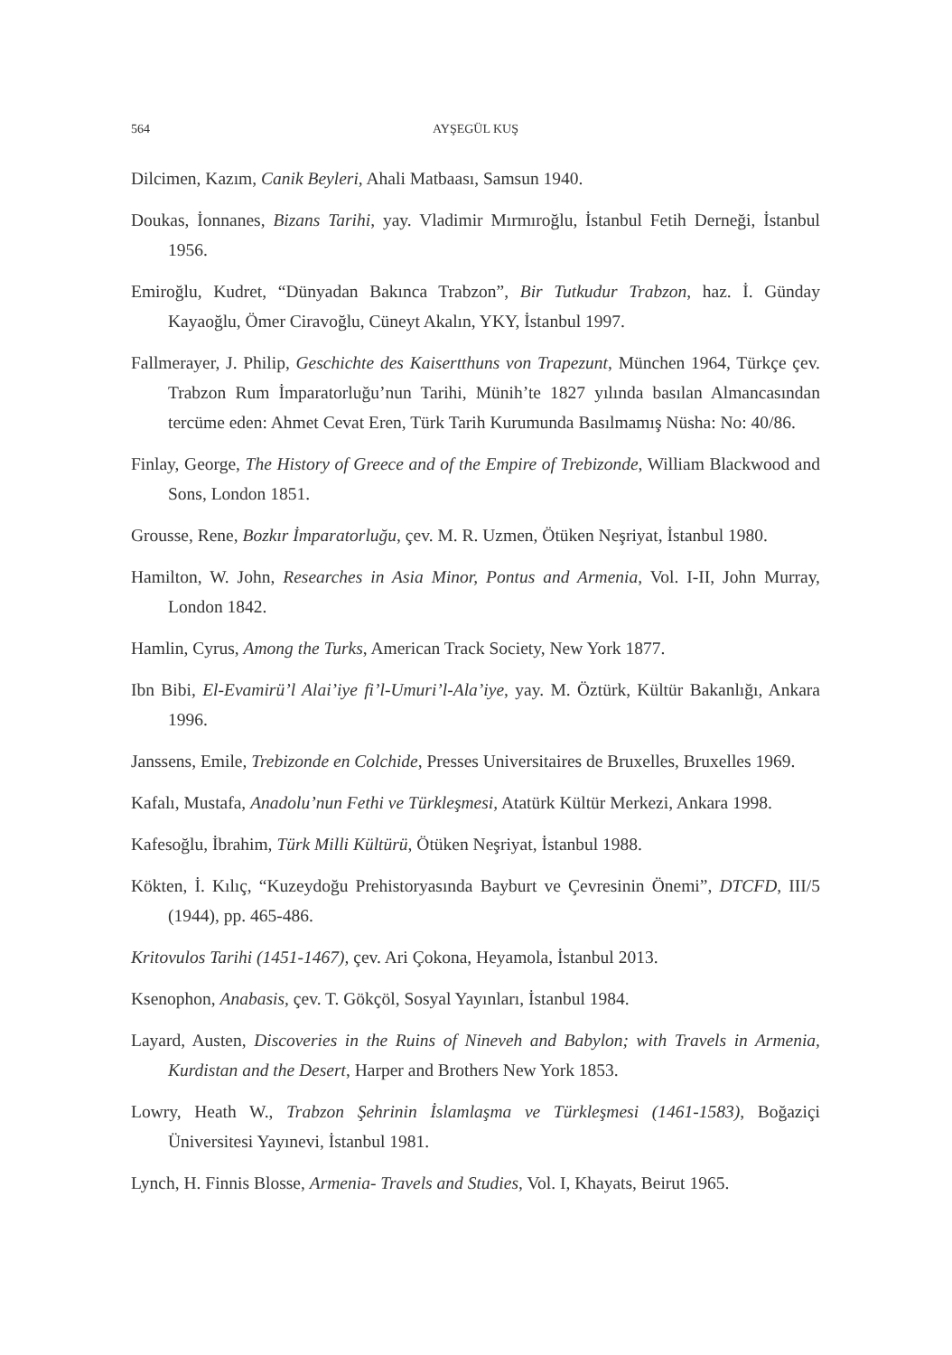564 AYŞEGÜL KUŞ
Dilcimen, Kazım, Canik Beyleri, Ahali Matbaası, Samsun 1940.
Doukas, İonnanes, Bizans Tarihi, yay. Vladimir Mırmıroğlu, İstanbul Fetih Derneği, İstanbul 1956.
Emiroğlu, Kudret, “Dünyadan Bakınca Trabzon”, Bir Tutkudur Trabzon, haz. İ. Günday Kayaoğlu, Ömer Ciravoğlu, Cüneyt Akalın, YKY, İstanbul 1997.
Fallmerayer, J. Philip, Geschichte des Kaisertthuns von Trapezunt, München 1964, Türkçe çev. Trabzon Rum İmparatorluğu’nun Tarihi, Münih’te 1827 yılında basılan Almancasından tercüme eden: Ahmet Cevat Eren, Türk Tarih Kurumunda Basılmamış Nüsha: No: 40/86.
Finlay, George, The History of Greece and of the Empire of Trebizonde, William Blackwood and Sons, London 1851.
Grousse, Rene, Bozkır İmparatorluğu, çev. M. R. Uzmen, Ötüken Neşriyat, İstanbul 1980.
Hamilton, W. John, Researches in Asia Minor, Pontus and Armenia, Vol. I-II, John Murray, London 1842.
Hamlin, Cyrus, Among the Turks, American Track Society, New York 1877.
Ibn Bibi, El-Evamirü’l Alai’iye fi’l-Umuri’l-Ala’iye, yay. M. Öztürk, Kültür Bakanlığı, Ankara 1996.
Janssens, Emile, Trebizonde en Colchide, Presses Universitaires de Bruxelles, Bruxelles 1969.
Kafalı, Mustafa, Anadolu’nun Fethi ve Türkleşmesi, Atatürk Kültür Merkezi, Ankara 1998.
Kafesoğlu, İbrahim, Türk Milli Kültürü, Ötüken Neşriyat, İstanbul 1988.
Kökten, İ. Kılıç, “Kuzeydoğu Prehistoryasında Bayburt ve Çevresinin Önemi”, DTCFD, III/5 (1944), pp. 465-486.
Kritovulos Tarihi (1451-1467), çev. Ari Çokona, Heyamola, İstanbul 2013.
Ksenophon, Anabasis, çev. T. Gökçöl, Sosyal Yayınları, İstanbul 1984.
Layard, Austen, Discoveries in the Ruins of Nineveh and Babylon; with Travels in Armenia, Kurdistan and the Desert, Harper and Brothers New York 1853.
Lowry, Heath W., Trabzon Şehrinin İslamlaşma ve Türkleşmesi (1461-1583), Boğaziçi Üniversitesi Yayınevi, İstanbul 1981.
Lynch, H. Finnis Blosse, Armenia- Travels and Studies, Vol. I, Khayats, Beirut 1965.